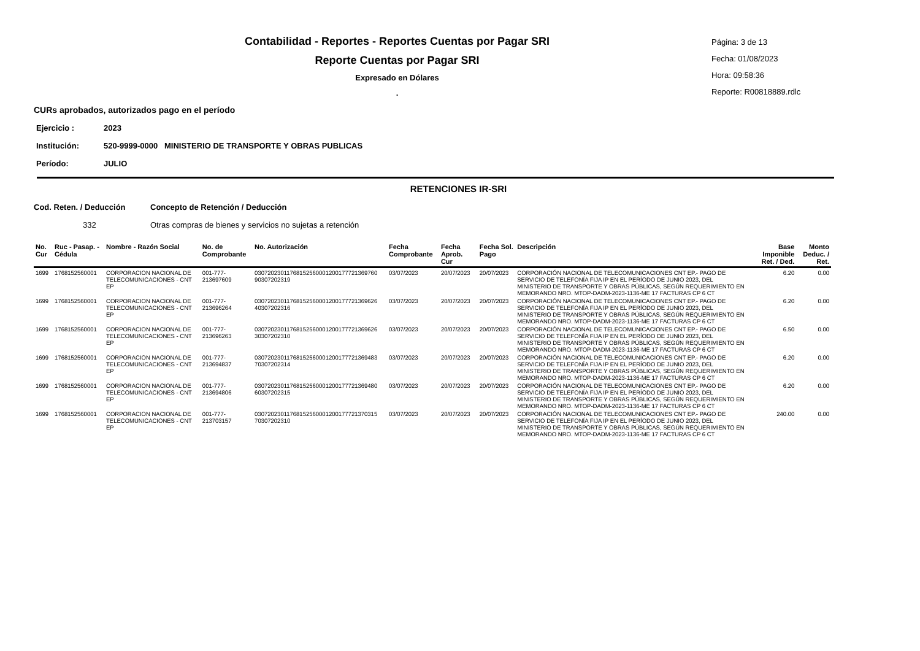Contabilidad - Reportes - Reportes Cuentas por Pagar SRI
Reporte Cuentas por Pagar SRI
Expresado en Dólares
.
Página: 3 de 13
Fecha: 01/08/2023
Hora: 09:58:36
Reporte: R00818889.rdlc
CURs aprobados, autorizados pago en el período
Ejercicio : 2023
Institución: 520-9999-0000 MINISTERIO DE TRANSPORTE Y OBRAS PUBLICAS
Período: JULIO
RETENCIONES IR-SRI
Cod. Reten. / Deducción Concepto de Retención / Deducción
332 Otras compras de bienes y servicios no sujetas a retención
| No. Cur | Ruc - Pasap. - Cédula | Nombre - Razón Social | No. de Comprobante | No. Autorización | Fecha Comprobante | Fecha Aprob. Cur | Fecha Sol. Pago | Descripción | Base Imponible Ret. / Ded. | Monto Deduc. / Ret. |
| --- | --- | --- | --- | --- | --- | --- | --- | --- | --- | --- |
| 1699 | 1768152560001 | CORPORACION NACIONAL DE TELECOMUNICACIONES - CNT EP | 001-777-213697609 | 03072023011768152560001200177721369760 90307202319 | 03/07/2023 | 20/07/2023 | 20/07/2023 | CORPORACIÓN NACIONAL DE TELECOMUNICACIONES CNT EP.- PAGO DE SERVICIO DE TELEFONÍA FIJA IP EN EL PERÍODO DE JUNIO 2023, DEL MINISTERIO DE TRANSPORTE Y OBRAS PÚBLICAS, SEGÚN REQUERIMIENTO EN MEMORANDO NRO. MTOP-DADM-2023-1136-ME 17 FACTURAS CP 6 CT | 6.20 | 0.00 |
| 1699 | 1768152560001 | CORPORACION NACIONAL DE TELECOMUNICACIONES - CNT EP | 001-777-213696264 | 03072023011768152560001200177721369626 40307202316 | 03/07/2023 | 20/07/2023 | 20/07/2023 | CORPORACIÓN NACIONAL DE TELECOMUNICACIONES CNT EP.- PAGO DE SERVICIO DE TELEFONÍA FIJA IP EN EL PERÍODO DE JUNIO 2023, DEL MINISTERIO DE TRANSPORTE Y OBRAS PÚBLICAS, SEGÚN REQUERIMIENTO EN MEMORANDO NRO. MTOP-DADM-2023-1136-ME 17 FACTURAS CP 6 CT | 6.20 | 0.00 |
| 1699 | 1768152560001 | CORPORACION NACIONAL DE TELECOMUNICACIONES - CNT EP | 001-777-213696263 | 03072023011768152560001200177721369626 30307202310 | 03/07/2023 | 20/07/2023 | 20/07/2023 | CORPORACIÓN NACIONAL DE TELECOMUNICACIONES CNT EP.- PAGO DE SERVICIO DE TELEFONÍA FIJA IP EN EL PERÍODO DE JUNIO 2023, DEL MINISTERIO DE TRANSPORTE Y OBRAS PÚBLICAS, SEGÚN REQUERIMIENTO EN MEMORANDO NRO. MTOP-DADM-2023-1136-ME 17 FACTURAS CP 6 CT | 6.50 | 0.00 |
| 1699 | 1768152560001 | CORPORACION NACIONAL DE TELECOMUNICACIONES - CNT EP | 001-777-213694837 | 03072023011768152560001200177721369483 70307202314 | 03/07/2023 | 20/07/2023 | 20/07/2023 | CORPORACIÓN NACIONAL DE TELECOMUNICACIONES CNT EP.- PAGO DE SERVICIO DE TELEFONÍA FIJA IP EN EL PERÍODO DE JUNIO 2023, DEL MINISTERIO DE TRANSPORTE Y OBRAS PÚBLICAS, SEGÚN REQUERIMIENTO EN MEMORANDO NRO. MTOP-DADM-2023-1136-ME 17 FACTURAS CP 6 CT | 6.20 | 0.00 |
| 1699 | 1768152560001 | CORPORACION NACIONAL DE TELECOMUNICACIONES - CNT EP | 001-777-213694806 | 03072023011768152560001200177721369480 60307202315 | 03/07/2023 | 20/07/2023 | 20/07/2023 | CORPORACIÓN NACIONAL DE TELECOMUNICACIONES CNT EP.- PAGO DE SERVICIO DE TELEFONÍA FIJA IP EN EL PERÍODO DE JUNIO 2023, DEL MINISTERIO DE TRANSPORTE Y OBRAS PÚBLICAS, SEGÚN REQUERIMIENTO EN MEMORANDO NRO. MTOP-DADM-2023-1136-ME 17 FACTURAS CP 6 CT | 6.20 | 0.00 |
| 1699 | 1768152560001 | CORPORACION NACIONAL DE TELECOMUNICACIONES - CNT EP | 001-777-213703157 | 03072023011768152560001200177721370315 70307202310 | 03/07/2023 | 20/07/2023 | 20/07/2023 | CORPORACIÓN NACIONAL DE TELECOMUNICACIONES CNT EP.- PAGO DE SERVICIO DE TELEFONÍA FIJA IP EN EL PERÍODO DE JUNIO 2023, DEL MINISTERIO DE TRANSPORTE Y OBRAS PÚBLICAS, SEGÚN REQUERIMIENTO EN MEMORANDO NRO. MTOP-DADM-2023-1136-ME 17 FACTURAS CP 6 CT | 240.00 | 0.00 |